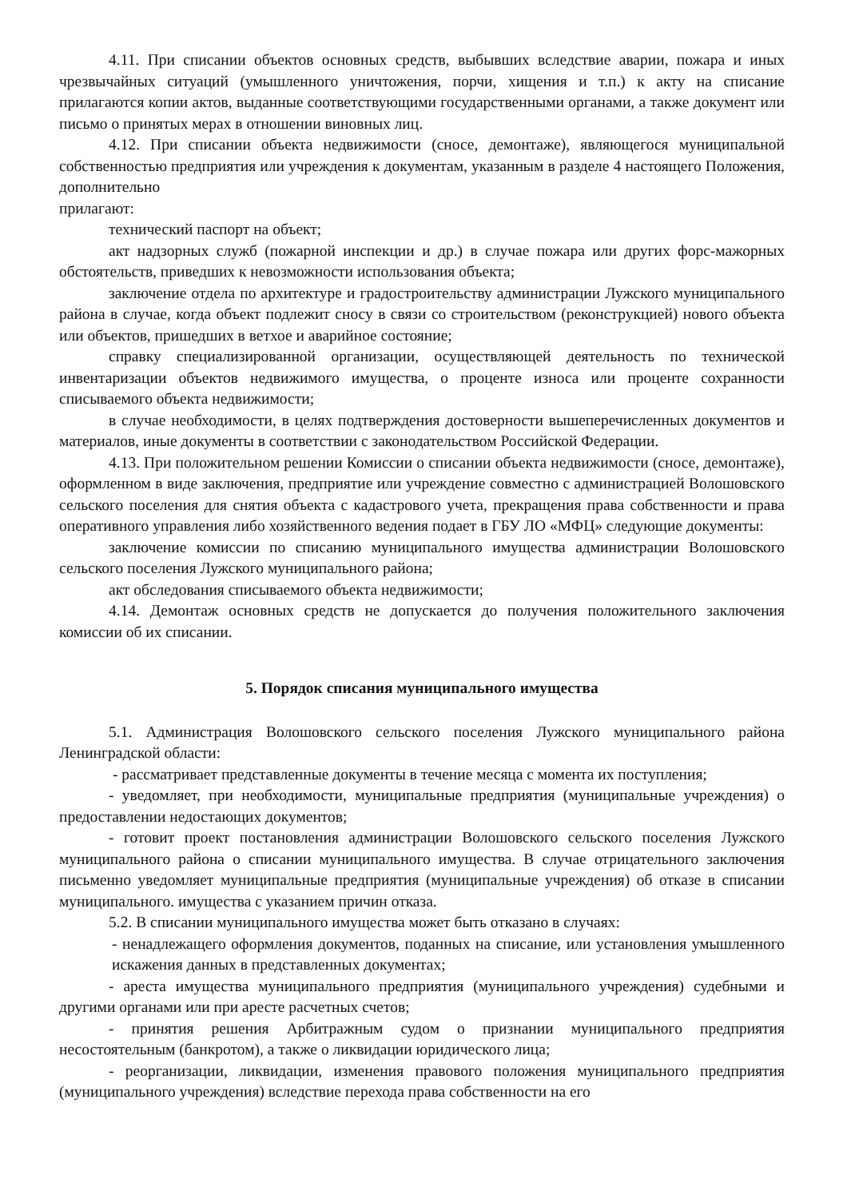4.11. При списании объектов основных средств, выбывших вследствие аварии, пожара и иных чрезвычайных ситуаций (умышленного уничтожения, порчи, хищения и т.п.) к акту на списание прилагаются копии актов, выданные соответствующими государственными органами, а также документ или письмо о принятых мерах в отношении виновных лиц.
4.12. При списании объекта недвижимости (сносе, демонтаже), являющегося муниципальной собственностью предприятия или учреждения к документам, указанным в разделе 4 настоящего Положения, дополнительно
прилагают:
технический паспорт на объект;
акт надзорных служб (пожарной инспекции и др.) в случае пожара или других форс-мажорных обстоятельств, приведших к невозможности использования объекта;
заключение отдела по архитектуре и градостроительству администрации Лужского муниципального района в случае, когда объект подлежит сносу в связи со строительством (реконструкцией) нового объекта или объектов, пришедших в ветхое и аварийное состояние;
справку специализированной организации, осуществляющей деятельность по технической инвентаризации объектов недвижимого имущества, о проценте износа или проценте сохранности списываемого объекта недвижимости;
в случае необходимости, в целях подтверждения достоверности вышеперечисленных документов и материалов, иные документы в соответствии с законодательством Российской Федерации.
4.13. При положительном решении Комиссии о списании объекта недвижимости (сносе, демонтаже), оформленном в виде заключения, предприятие или учреждение совместно с администрацией Волошовского сельского поселения для снятия объекта с кадастрового учета, прекращения права собственности и права оперативного управления либо хозяйственного ведения подает в ГБУ ЛО «МФЦ» следующие документы:
заключение комиссии по списанию муниципального имущества администрации Волошовского сельского поселения Лужского муниципального района;
акт обследования списываемого объекта недвижимости;
4.14. Демонтаж основных средств не допускается до получения положительного заключения комиссии об их списании.
5. Порядок списания муниципального имущества
5.1. Администрация Волошовского сельского поселения Лужского муниципального района Ленинградской области:
- рассматривает представленные документы в течение месяца с момента их поступления;
- уведомляет, при необходимости, муниципальные предприятия (муниципальные учреждения) о предоставлении недостающих документов;
- готовит проект постановления администрации Волошовского сельского поселения Лужского муниципального района о списании муниципального имущества. В случае отрицательного заключения письменно уведомляет муниципальные предприятия (муниципальные учреждения) об отказе в списании муниципального. имущества с указанием причин отказа.
5.2. В списании муниципального имущества может быть отказано в случаях:
- ненадлежащего оформления документов, поданных на списание, или установления умышленного искажения данных в представленных документах;
- ареста имущества муниципального предприятия (муниципального учреждения) судебными и другими органами или при аресте расчетных счетов;
- принятия решения Арбитражным судом о признании муниципального предприятия несостоятельным (банкротом), а также о ликвидации юридического лица;
- реорганизации, ликвидации, изменения правового положения муниципального предприятия (муниципального учреждения) вследствие перехода права собственности на его